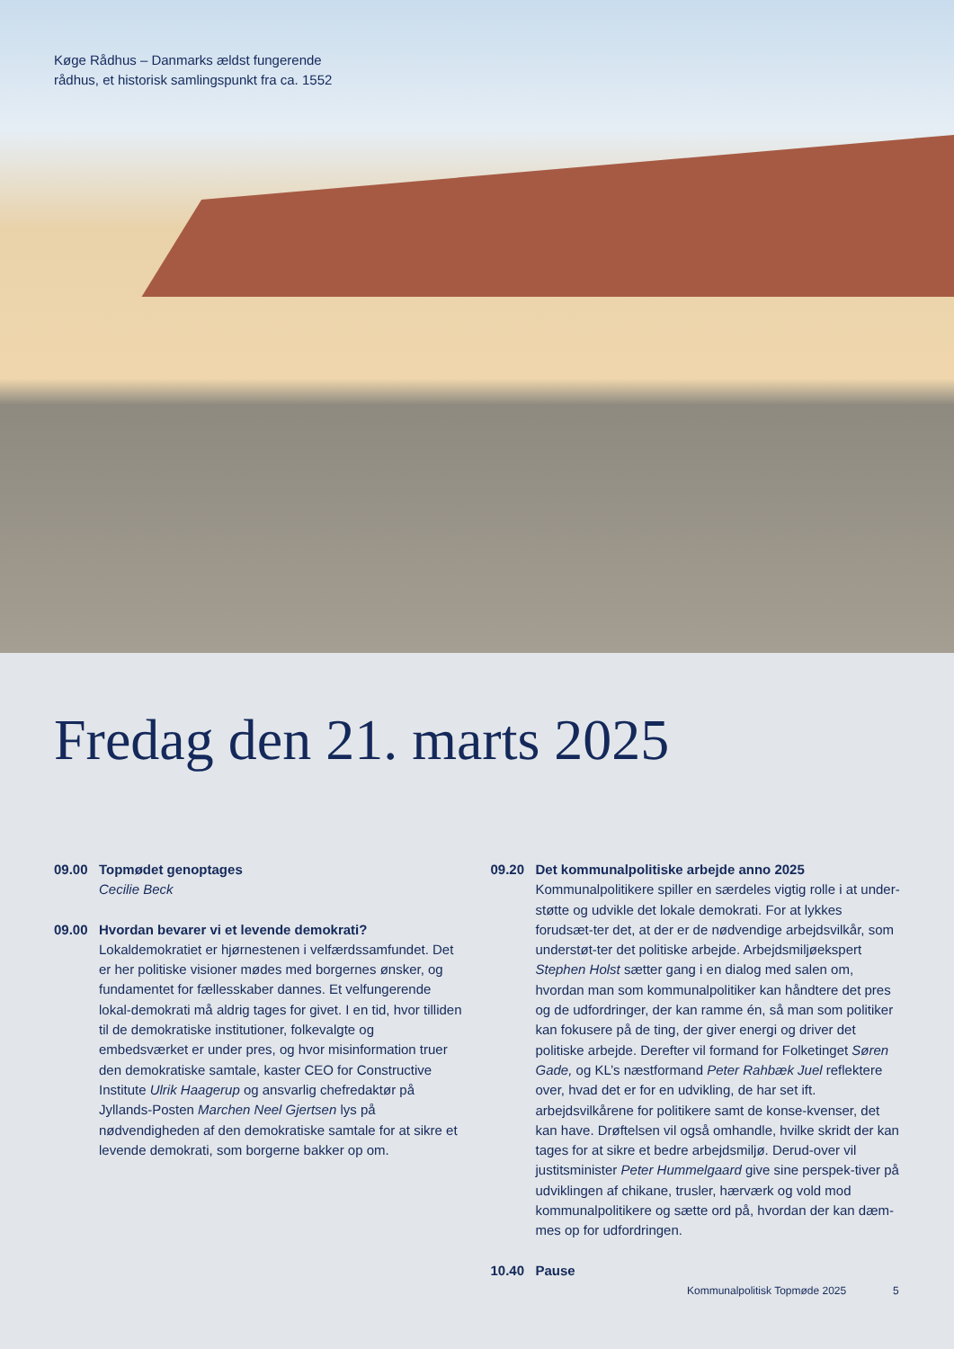Køge Rådhus – Danmarks ældst fungerende
rådhus, et historisk samlingspunkt fra ca. 1552
Fredag den 21. marts 2025
09.00 Topmødet genoptages
Cecilie Beck
09.00 Hvordan bevarer vi et levende demokrati?
Lokaldemokratiet er hjørnestenen i velfærdssamfundet. Det er her politiske visioner mødes med borgernes ønsker, og fundamentet for fællesskaber dannes. Et velfungerende lokal-demokrati må aldrig tages for givet. I en tid, hvor tilliden til de demokratiske institutioner, folkevalgte og embedsværket er under pres, og hvor misinformation truer den demokratiske samtale, kaster CEO for Constructive Institute Ulrik Haagerup og ansvarlig chefredaktør på Jyllands-Posten Marchen Neel Gjertsen lys på nødvendigheden af den demokratiske samtale for at sikre et levende demokrati, som borgerne bakker op om.
09.20 Det kommunalpolitiske arbejde anno 2025
Kommunalpolitikere spiller en særdeles vigtig rolle i at under-støtte og udvikle det lokale demokrati. For at lykkes forudsæt-ter det, at der er de nødvendige arbejdsvilkår, som understøt-ter det politiske arbejde. Arbejdsmiljøekspert Stephen Holst sætter gang i en dialog med salen om, hvordan man som kommunalpolitiker kan håndtere det pres og de udfordringer, der kan ramme én, så man som politiker kan fokusere på de ting, der giver energi og driver det politiske arbejde. Derefter vil formand for Folketinget Søren Gade, og KL’s næstformand Peter Rahbæk Juel reflektere over, hvad det er for en udvikling, de har set ift. arbejdsvilkårene for politikere samt de konse-kvenser, det kan have. Drøftelsen vil også omhandle, hvilke skridt der kan tages for at sikre et bedre arbejdsmiljø. Derud-over vil justitsminister Peter Hummelgaard give sine perspek-tiver på udviklingen af chikane, trusler, hærværk og vold mod kommunalpolitikere og sætte ord på, hvordan der kan dæm-mes op for udfordringen.
10.40 Pause
Kommunalpolitisk Topmøde 2025 5